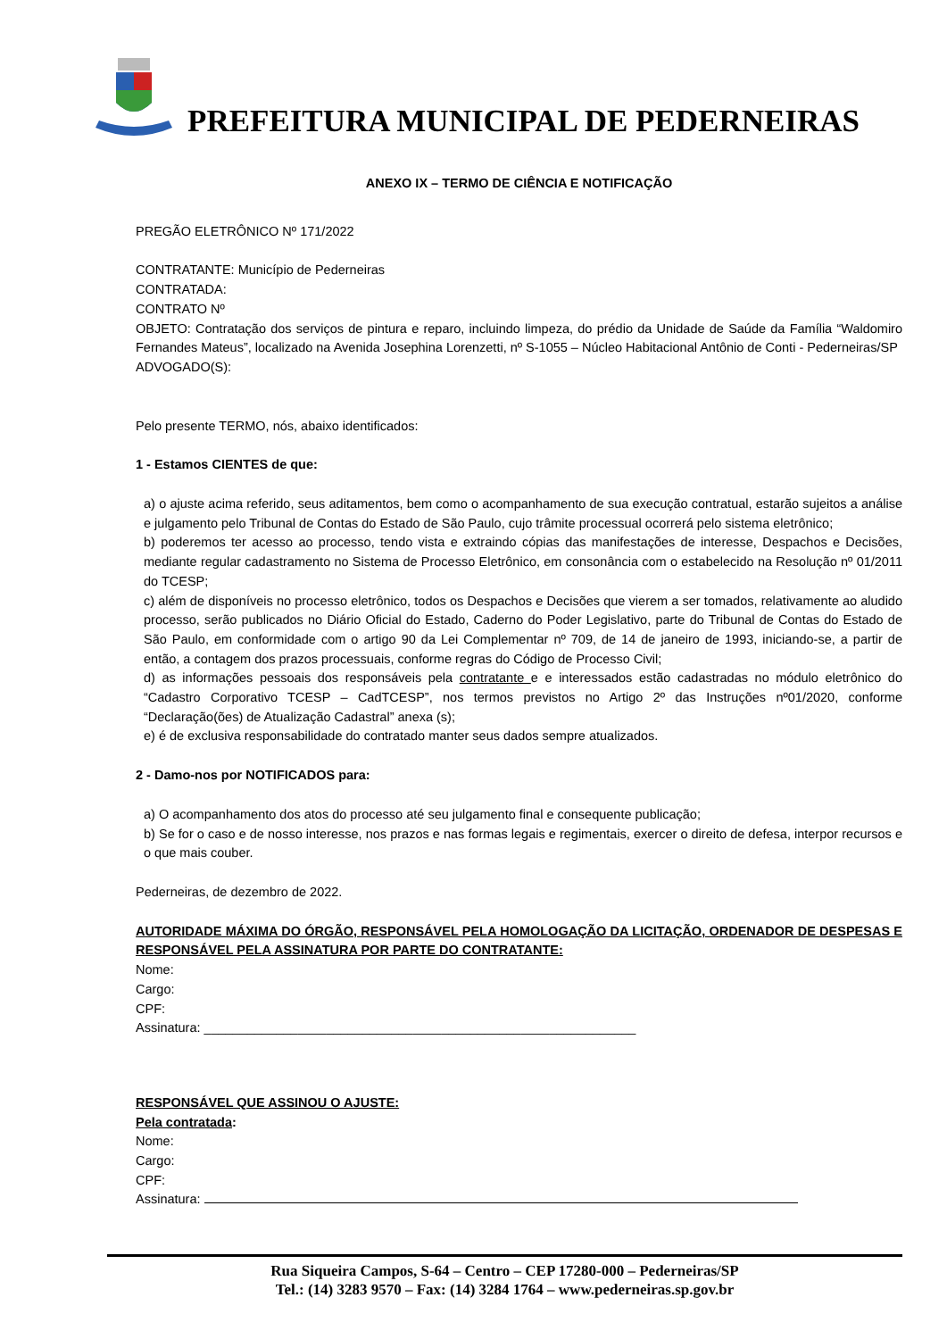PREFEITURA MUNICIPAL DE PEDERNEIRAS
ANEXO IX – TERMO DE CIÊNCIA E NOTIFICAÇÃO
PREGÃO ELETRÔNICO Nº 171/2022
CONTRATANTE: Município de Pederneiras
CONTRATADA:
CONTRATO Nº
OBJETO: Contratação dos serviços de pintura e reparo, incluindo limpeza, do prédio da Unidade de Saúde da Família “Waldomiro Fernandes Mateus”, localizado na Avenida Josephina Lorenzetti, nº S-1055 – Núcleo Habitacional Antônio de Conti - Pederneiras/SP
ADVOGADO(S):
Pelo presente TERMO, nós, abaixo identificados:
1 - Estamos CIENTES de que:
a) o ajuste acima referido, seus aditamentos, bem como o acompanhamento de sua execução contratual, estarão sujeitos a análise e julgamento pelo Tribunal de Contas do Estado de São Paulo, cujo trâmite processual ocorrerá pelo sistema eletrônico;
b) poderemos ter acesso ao processo, tendo vista e extraindo cópias das manifestações de interesse, Despachos e Decisões, mediante regular cadastramento no Sistema de Processo Eletrônico, em consonância com o estabelecido na Resolução nº 01/2011 do TCESP;
c) além de disponíveis no processo eletrônico, todos os Despachos e Decisões que vierem a ser tomados, relativamente ao aludido processo, serão publicados no Diário Oficial do Estado, Caderno do Poder Legislativo, parte do Tribunal de Contas do Estado de São Paulo, em conformidade com o artigo 90 da Lei Complementar nº 709, de 14 de janeiro de 1993, iniciando-se, a partir de então, a contagem dos prazos processuais, conforme regras do Código de Processo Civil;
d) as informações pessoais dos responsáveis pela contratante e e interessados estão cadastradas no módulo eletrônico do “Cadastro Corporativo TCESP – CadTCESP”, nos termos previstos no Artigo 2º das Instruções nº01/2020, conforme “Declaração(ões) de Atualização Cadastral” anexa (s);
e) é de exclusiva responsabilidade do contratado manter seus dados sempre atualizados.
2 - Damo-nos por NOTIFICADOS para:
a) O acompanhamento dos atos do processo até seu julgamento final e consequente publicação;
b) Se for o caso e de nosso interesse, nos prazos e nas formas legais e regimentais, exercer o direito de defesa, interpor recursos e o que mais couber.
Pederneiras, de dezembro de 2022.
AUTORIDADE MÁXIMA DO ÓRGÃO, RESPONSÁVEL PELA HOMOLOGAÇÃO DA LICITAÇÃO, ORDENADOR DE DESPESAS E RESPONSÁVEL PELA ASSINATURA POR PARTE DO CONTRATANTE:
Nome:
Cargo:
CPF:
Assinatura: ____________________________________________________________
RESPONSÁVEL QUE ASSINOU O AJUSTE:
Pela contratada:
Nome:
Cargo:
CPF:
Assinatura:
Rua Siqueira Campos, S-64 – Centro – CEP 17280-000 – Pederneiras/SP
Tel.: (14) 3283 9570 – Fax: (14) 3284 1764 – www.pederneiras.sp.gov.br